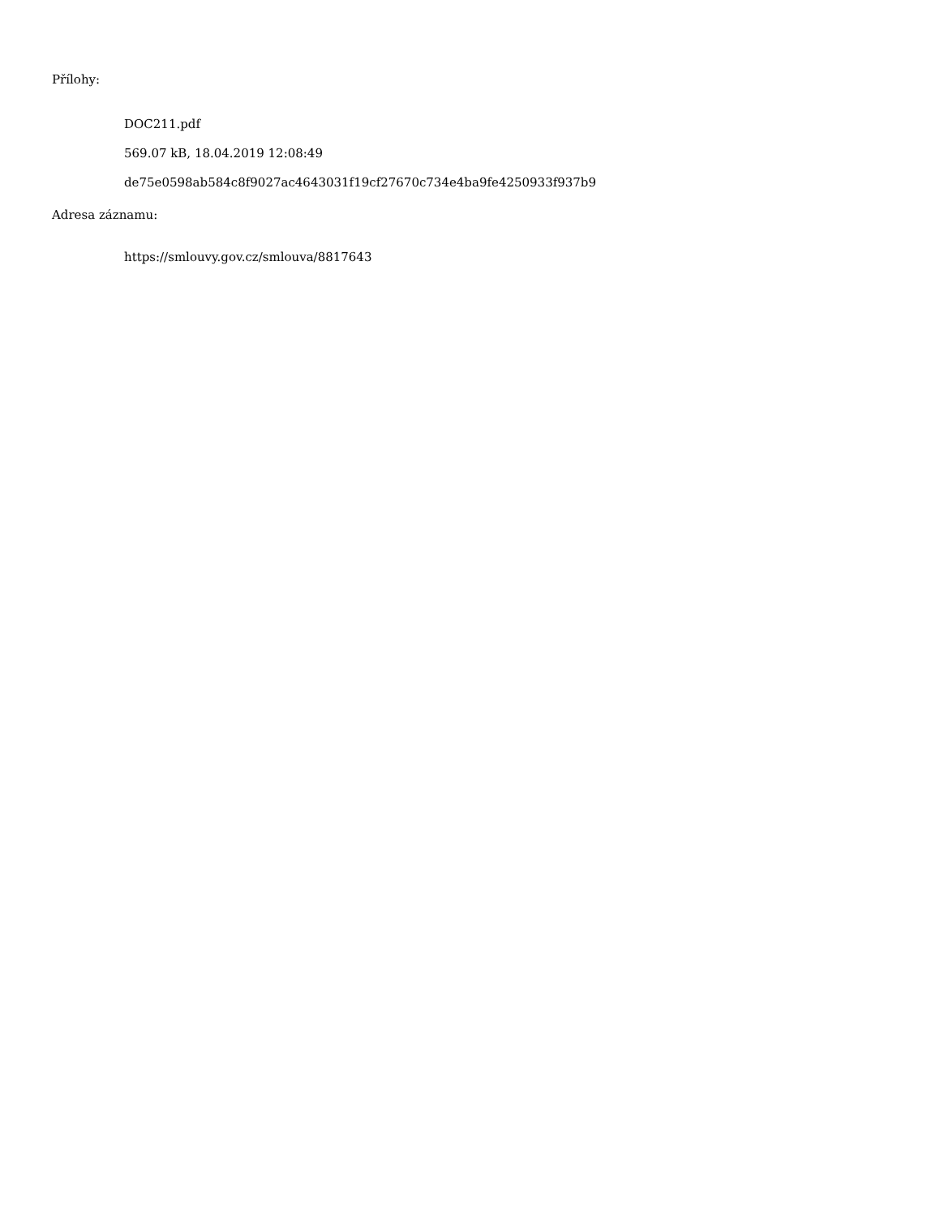Přílohy:
DOC211.pdf
569.07 kB, 18.04.2019 12:08:49
de75e0598ab584c8f9027ac4643031f19cf27670c734e4ba9fe4250933f937b9
Adresa záznamu:
https://smlouvy.gov.cz/smlouva/8817643